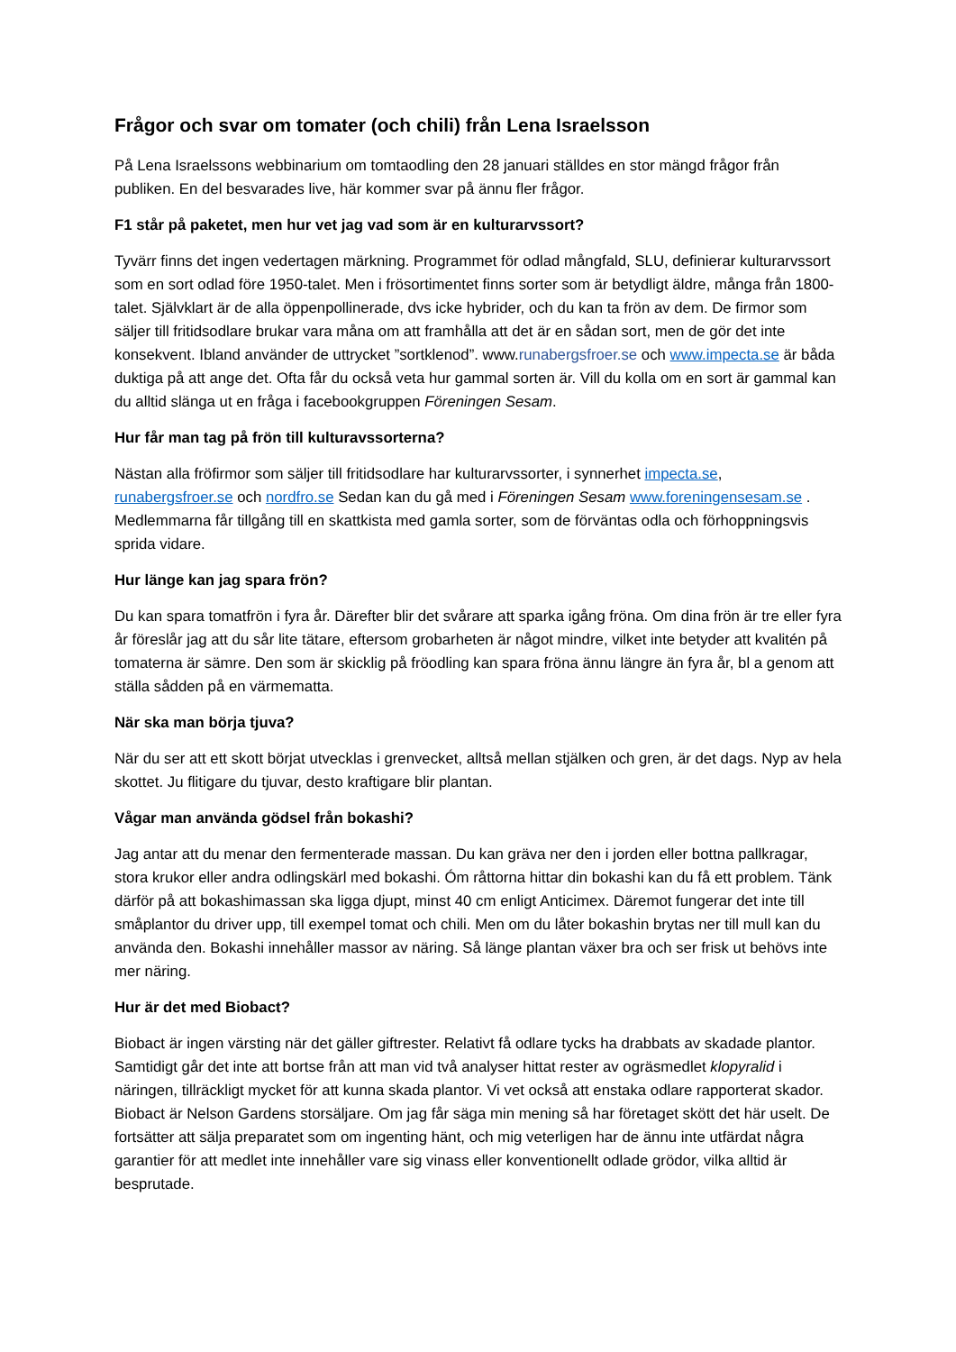Frågor och svar om tomater (och chili) från Lena Israelsson
På Lena Israelssons webbinarium om tomtaodling den 28 januari ställdes en stor mängd frågor från publiken. En del besvarades live, här kommer svar på ännu fler frågor.
F1 står på paketet, men hur vet jag vad som är en kulturarvssort?
Tyvärr finns det ingen vedertagen märkning. Programmet för odlad mångfald, SLU, definierar kulturarvssort som en sort odlad före 1950-talet. Men i frösortimentet finns sorter som är betydligt äldre, många från 1800-talet. Självklart är de alla öppenpollinerade, dvs icke hybrider, och du kan ta frön av dem. De firmor som säljer till fritidsodlare brukar vara måna om att framhålla att det är en sådan sort, men de gör det inte konsekvent. Ibland använder de uttrycket ”sortklenod”. www.runabergsfroer.se och www.impecta.se är båda duktiga på att ange det. Ofta får du också veta hur gammal sorten är. Vill du kolla om en sort är gammal kan du alltid slänga ut en fråga i facebookgruppen Föreningen Sesam.
Hur får man tag på frön till kulturavssorterna?
Nästan alla fröfirmor som säljer till fritidsodlare har kulturarvssorter, i synnerhet impecta.se, runabergsfroer.se och nordfro.se Sedan kan du gå med i Föreningen Sesam www.foreningensesam.se . Medlemmarna får tillgång till en skattkista med gamla sorter, som de förväntas odla och förhoppningsvis sprida vidare.
Hur länge kan jag spara frön?
Du kan spara tomatfrön i fyra år. Därefter blir det svårare att sparka igång fröna. Om dina frön är tre eller fyra år föreslår jag att du sår lite tätare, eftersom grobarheten är något mindre, vilket inte betyder att kvalitén på tomaterna är sämre. Den som är skicklig på fröodling kan spara fröna ännu längre än fyra år, bl a genom att ställa sådden på en värmematta.
När ska man börja tjuva?
När du ser att ett skott börjat utvecklas i grenvecket, alltså mellan stjälken och gren, är det dags. Nyp av hela skottet. Ju flitigare du tjuvar, desto kraftigare blir plantan.
Vågar man använda gödsel från bokashi?
Jag antar att du menar den fermenterade massan. Du kan gräva ner den i jorden eller bottna pallkragar, stora krukor eller andra odlingskärl med bokashi. Óm råttorna hittar din bokashi kan du få ett problem. Tänk därför på att bokashimassan ska ligga djupt, minst 40 cm enligt Anticimex. Däremot fungerar det inte till småplantor du driver upp, till exempel tomat och chili. Men om du låter bokashin brytas ner till mull kan du använda den. Bokashi innehåller massor av näring. Så länge plantan växer bra och ser frisk ut behövs inte mer näring.
Hur är det med Biobact?
Biobact är ingen värsting när det gäller giftrester. Relativt få odlare tycks ha drabbats av skadade plantor. Samtidigt går det inte att bortse från att man vid två analyser hittat rester av ogräsmedlet klopyralid i näringen, tillräckligt mycket för att kunna skada plantor. Vi vet också att enstaka odlare rapporterat skador. Biobact är Nelson Gardens storsäljare. Om jag får säga min mening så har företaget skött det här uselt. De fortsätter att sälja preparatet som om ingenting hänt, och mig veterligen har de ännu inte utfärdat några garantier för att medlet inte innehåller vare sig vinass eller konventionellt odlade grödor, vilka alltid är besprutade.